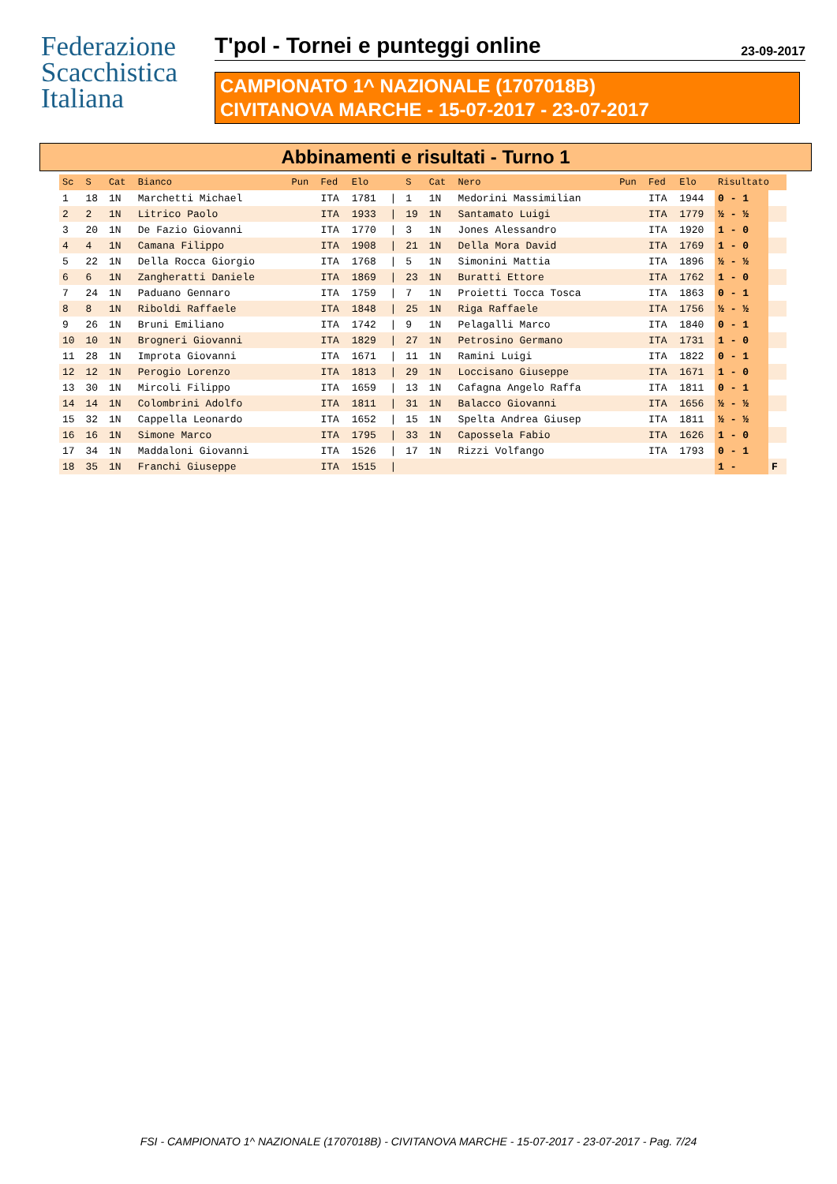Federazione
Scacchistica
Italiana
T'pol - Tornei e punteggi online
23-09-2017
CAMPIONATO 1^ NAZIONALE (1707018B)
CIVITANOVA MARCHE - 15-07-2017 - 23-07-2017
Abbinamenti e risultati - Turno 1
| Sc | S | Cat | Bianco | Pun | Fed | Elo | | S | Cat | Nero | Pun | Fed | Elo | Risultato | |
| --- | --- | --- | --- | --- | --- | --- | --- | --- | --- | --- | --- | --- | --- | --- | --- |
| 1 | 18 | 1N | Marchetti Michael | | ITA | 1781 | / | 1 | 1N | Medorini Massimilian | | ITA | 1944 | 0 - 1 | |
| 2 | 2 | 1N | Litrico Paolo | | ITA | 1933 | / | 19 | 1N | Santamato Luigi | | ITA | 1779 | ½ - ½ | |
| 3 | 20 | 1N | De Fazio Giovanni | | ITA | 1770 | / | 3 | 1N | Jones Alessandro | | ITA | 1920 | 1 - 0 | |
| 4 | 4 | 1N | Camana Filippo | | ITA | 1908 | / | 21 | 1N | Della Mora David | | ITA | 1769 | 1 - 0 | |
| 5 | 22 | 1N | Della Rocca Giorgio | | ITA | 1768 | / | 5 | 1N | Simonini Mattia | | ITA | 1896 | ½ - ½ | |
| 6 | 6 | 1N | Zangheratti Daniele | | ITA | 1869 | / | 23 | 1N | Buratti Ettore | | ITA | 1762 | 1 - 0 | |
| 7 | 24 | 1N | Paduano Gennaro | | ITA | 1759 | / | 7 | 1N | Proietti Tocca Tosca | | ITA | 1863 | 0 - 1 | |
| 8 | 8 | 1N | Riboldi Raffaele | | ITA | 1848 | / | 25 | 1N | Riga Raffaele | | ITA | 1756 | ½ - ½ | |
| 9 | 26 | 1N | Bruni Emiliano | | ITA | 1742 | / | 9 | 1N | Pelagalli Marco | | ITA | 1840 | 0 - 1 | |
| 10 | 10 | 1N | Brogneri Giovanni | | ITA | 1829 | / | 27 | 1N | Petrosino Germano | | ITA | 1731 | 1 - 0 | |
| 11 | 28 | 1N | Improta Giovanni | | ITA | 1671 | / | 11 | 1N | Ramini Luigi | | ITA | 1822 | 0 - 1 | |
| 12 | 12 | 1N | Perogio Lorenzo | | ITA | 1813 | / | 29 | 1N | Loccisano Giuseppe | | ITA | 1671 | 1 - 0 | |
| 13 | 30 | 1N | Mircoli Filippo | | ITA | 1659 | / | 13 | 1N | Cafagna Angelo Raffa | | ITA | 1811 | 0 - 1 | |
| 14 | 14 | 1N | Colombrini Adolfo | | ITA | 1811 | / | 31 | 1N | Balacco Giovanni | | ITA | 1656 | ½ - ½ | |
| 15 | 32 | 1N | Cappella Leonardo | | ITA | 1652 | / | 15 | 1N | Spelta Andrea Giusep | | ITA | 1811 | ½ - ½ | |
| 16 | 16 | 1N | Simone Marco | | ITA | 1795 | / | 33 | 1N | Capossela Fabio | | ITA | 1626 | 1 - 0 | |
| 17 | 34 | 1N | Maddaloni Giovanni | | ITA | 1526 | / | 17 | 1N | Rizzi Volfango | | ITA | 1793 | 0 - 1 | |
| 18 | 35 | 1N | Franchi Giuseppe | | ITA | 1515 | / | | | | | | | 1 - | F |
FSI - CAMPIONATO 1^ NAZIONALE (1707018B) - CIVITANOVA MARCHE - 15-07-2017 - 23-07-2017 - Pag. 7/24